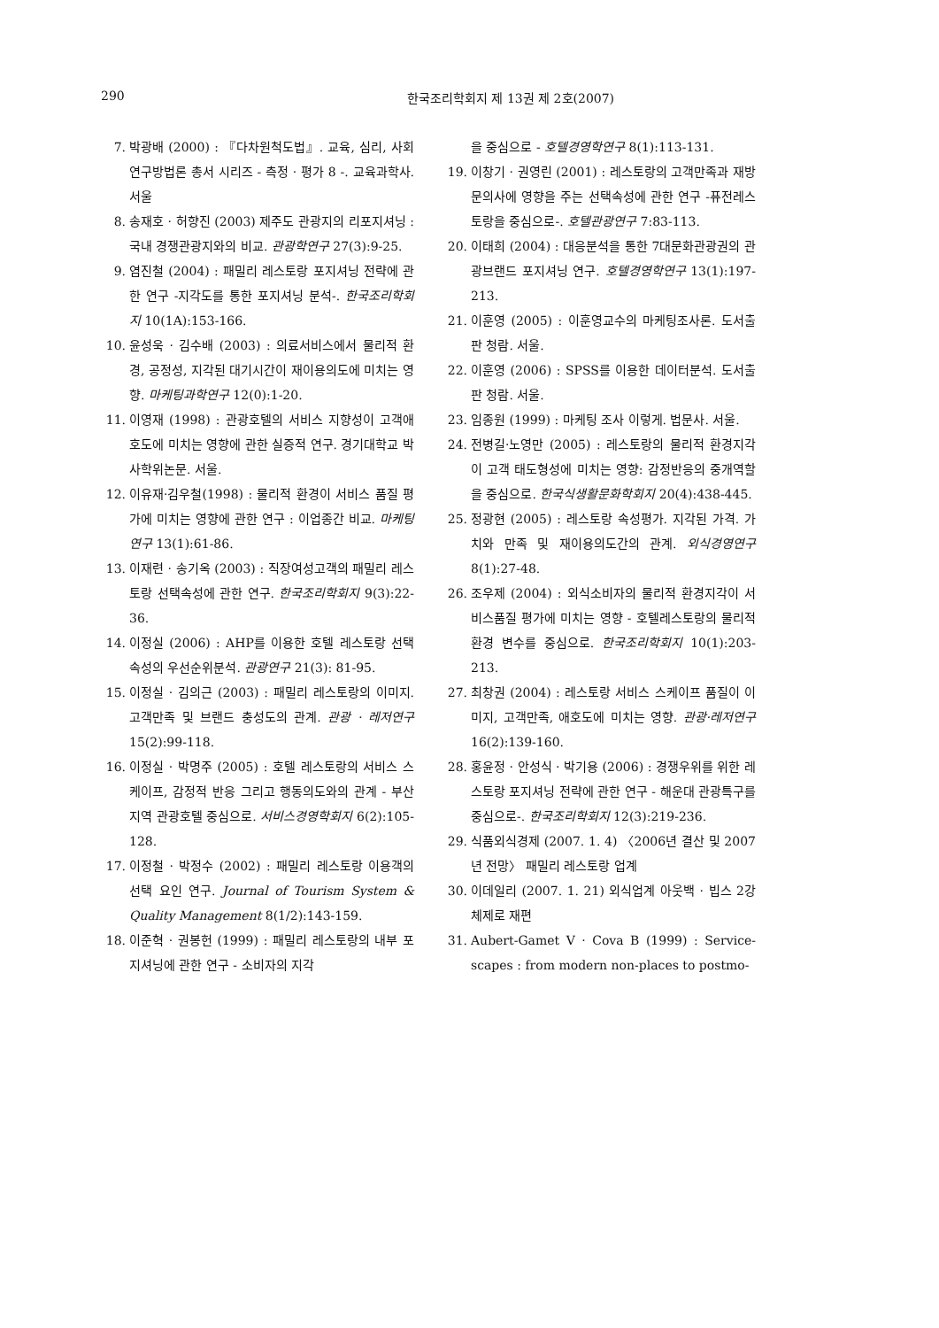290 한국조리학회지 제 13권 제 2호(2007)
7. 박광배 (2000) : 『다차원척도법』. 교육, 심리, 사회 연구방법론 총서 시리즈 - 측정 · 평가 8 -. 교육과학사. 서울
8. 송재호 · 허향진 (2003) 제주도 관광지의 리포지셔닝 : 국내 경쟁관광지와의 비교. 관광학연구 27(3):9-25.
9. 염진철 (2004) : 패밀리 레스토랑 포지셔닝 전략에 관한 연구 -지각도를 통한 포지셔닝 분석-. 한국조리학회지 10(1A):153-166.
10. 윤성욱 · 김수배 (2003) : 의료서비스에서 물리적 환경, 공정성, 지각된 대기시간이 재이용의도에 미치는 영향. 마케팅과학연구 12(0):1-20.
11. 이영재 (1998) : 관광호텔의 서비스 지향성이 고객애호도에 미치는 영향에 관한 실증적 연구. 경기대학교 박사학위논문. 서울.
12. 이유재·김우철(1998) : 물리적 환경이 서비스 품질 평가에 미치는 영향에 관한 연구 : 이업종간 비교. 마케팅연구 13(1):61-86.
13. 이재련 · 송기옥 (2003) : 직장여성고객의 패밀리 레스토랑 선택속성에 관한 연구. 한국조리학회지 9(3):22-36.
14. 이정실 (2006) : AHP를 이용한 호텔 레스토랑 선택속성의 우선순위분석. 관광연구 21(3): 81-95.
15. 이정실 · 김의근 (2003) : 패밀리 레스토랑의 이미지. 고객만족 및 브랜드 충성도의 관계. 관광 · 레저연구 15(2):99-118.
16. 이정실 · 박명주 (2005) : 호텔 레스토랑의 서비스 스케이프, 감정적 반응 그리고 행동의도와의 관계 - 부산지역 관광호텔 중심으로. 서비스경영학회지 6(2):105-128.
17. 이정철 · 박정수 (2002) : 패밀리 레스토랑 이용객의 선택 요인 연구. Journal of Tourism System & Quality Management 8(1/2):143-159.
18. 이준혁 · 권봉헌 (1999) : 패밀리 레스토랑의 내부 포지셔닝에 관한 연구 - 소비자의 지각
을 중심으로 - 호텔경영학연구 8(1):113-131.
19. 이창기 · 권영린 (2001) : 레스토랑의 고객만족과 재방문의사에 영향을 주는 선택속성에 관한 연구 -퓨전레스토랑을 중심으로-. 호텔관광연구 7:83-113.
20. 이태희 (2004) : 대응분석을 통한 7대문화관광권의 관광브랜드 포지셔닝 연구. 호텔경영학연구 13(1):197-213.
21. 이훈영 (2005) : 이훈영교수의 마케팅조사론. 도서출판 청람. 서울.
22. 이훈영 (2006) : SPSS를 이용한 데이터분석. 도서출판 청람. 서울.
23. 임종원 (1999) : 마케팅 조사 이렇게. 법문사. 서울.
24. 전병길·노영만 (2005) : 레스토랑의 물리적 환경지각이 고객 태도형성에 미치는 영향: 감정반응의 중개역할을 중심으로. 한국식생활문화학회지 20(4):438-445.
25. 정광현 (2005) : 레스토랑 속성평가. 지각된 가격. 가치와 만족 및 재이용의도간의 관계. 외식경영연구 8(1):27-48.
26. 조우제 (2004) : 외식소비자의 물리적 환경지각이 서비스품질 평가에 미치는 영향 - 호텔레스토랑의 물리적 환경 변수를 중심으로. 한국조리학회지 10(1):203-213.
27. 최창권 (2004) : 레스토랑 서비스 스케이프 품질이 이미지, 고객만족, 애호도에 미치는 영향. 관광·레저연구 16(2):139-160.
28. 홍윤정 · 안성식 · 박기용 (2006) : 경쟁우위를 위한 레스토랑 포지셔닝 전략에 관한 연구 - 해운대 관광특구를 중심으로-. 한국조리학회지 12(3):219-236.
29. 식품외식경제 (2007. 1. 4) 〈2006년 결산 및 2007년 전망〉 패밀리 레스토랑 업계
30. 이데일리 (2007. 1. 21) 외식업계 아웃백 · 빕스 2강 체제로 재편
31. Aubert-Gamet V · Cova B (1999) : Service-scapes : from modern non-places to postmo-